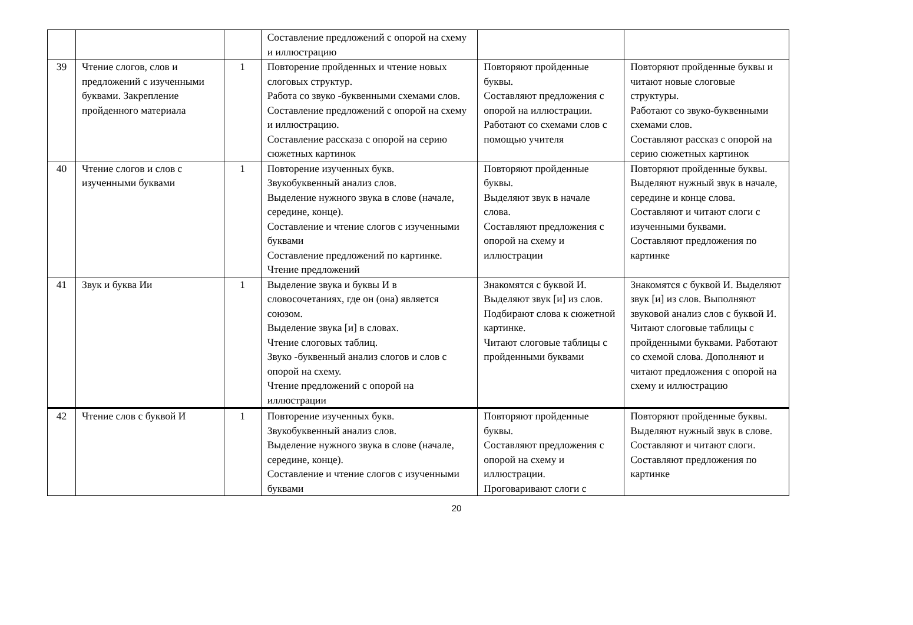| | | | Составление предложений с опорой на схему и иллюстрацию | | |
| 39 | Чтение слогов, слов и предложений с изученными буквами. Закрепление пройденного материала | 1 | Повторение пройденных и чтение новых слоговых структур. Работа со звуко -буквенными схемами слов. Составление предложений с опорой на схему и иллюстрацию. Составление рассказа с опорой на серию сюжетных картинок | Повторяют пройденные буквы. Составляют предложения с опорой на иллюстрации. Работают со схемами слов с помощью учителя | Повторяют пройденные буквы и читают новые слоговые структуры. Работают со звуко-буквенными схемами слов. Составляют рассказ с опорой на серию сюжетных картинок |
| 40 | Чтение слогов и слов с изученными буквами | 1 | Повторение изученных букв. Звукобуквенный анализ слов. Выделение нужного звука в слове (начале, середине, конце). Составление и чтение слогов с изученными буквами Составление предложений по картинке. Чтение предложений | Повторяют пройденные буквы. Выделяют звук в начале слова. Составляют предложения с опорой на схему и иллюстрации | Повторяют пройденные буквы. Выделяют нужный звук в начале, середине и конце слова. Составляют и читают слоги с изученными буквами. Составляют предложения по картинке |
| 41 | Звук и буква Ии | 1 | Выделение звука и буквы И в словосочетаниях, где он (она) является союзом. Выделение звука [и] в словах. Чтение слоговых таблиц. Звуко -буквенный анализ слогов и слов с опорой на схему. Чтение предложений с опорой на иллюстрации | Знакомятся с буквой И. Выделяют звук [и] из слов. Подбирают слова к сюжетной картинке. Читают слоговые таблицы с пройденными буквами | Знакомятся с буквой И. Выделяют звук [и] из слов. Выполняют звуковой анализ слов с буквой И. Читают слоговые таблицы с пройденными буквами. Работают со схемой слова. Дополняют и читают предложения с опорой на схему и иллюстрацию |
| 42 | Чтение слов с буквой И | 1 | Повторение изученных букв. Звукобуквенный анализ слов. Выделение нужного звука в слове (начале, середине, конце). Составление и чтение слогов с изученными буквами | Повторяют пройденные буквы. Составляют предложения с опорой на схему и иллюстрации. Проговаривают слоги с | Повторяют пройденные буквы. Выделяют нужный звук в слове. Составляют и читают слоги. Составляют предложения по картинке |
20